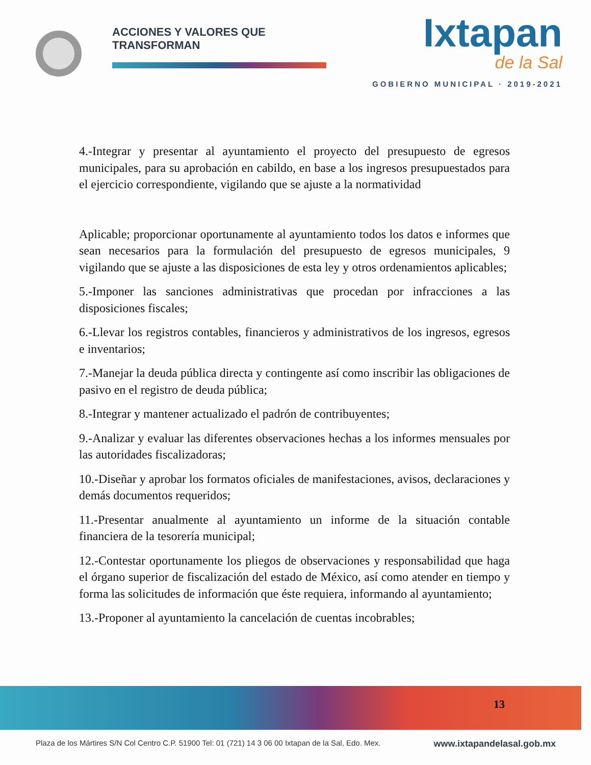ACCIONES Y VALORES QUE TRANSFORMAN
Ixtapan
de la Sal
GOBIERNO MUNICIPAL · 2019-2021
4.-Integrar y presentar al ayuntamiento el proyecto del presupuesto de egresos municipales, para su aprobación en cabildo, en base a los ingresos presupuestados para el ejercicio correspondiente, vigilando que se ajuste a la normatividad
Aplicable; proporcionar oportunamente al ayuntamiento todos los datos e informes que sean necesarios para la formulación del presupuesto de egresos municipales, 9 vigilando que se ajuste a las disposiciones de esta ley y otros ordenamientos aplicables;
5.-Imponer las sanciones administrativas que procedan por infracciones a las disposiciones fiscales;
6.-Llevar los registros contables, financieros y administrativos de los ingresos, egresos e inventarios;
7.-Manejar la deuda pública directa y contingente así como inscribir las obligaciones de pasivo en el registro de deuda pública;
8.-Integrar y mantener actualizado el padrón de contribuyentes;
9.-Analizar y evaluar las diferentes observaciones hechas a los informes mensuales por las autoridades fiscalizadoras;
10.-Diseñar y aprobar los formatos oficiales de manifestaciones, avisos, declaraciones y demás documentos requeridos;
11.-Presentar anualmente al ayuntamiento un informe de la situación contable financiera de la tesorería municipal;
12.-Contestar oportunamente los pliegos de observaciones y responsabilidad que haga el órgano superior de fiscalización del estado de México, así como atender en tiempo y forma las solicitudes de información que éste requiera, informando al ayuntamiento;
13.-Proponer al ayuntamiento la cancelación de cuentas incobrables;
13
Plaza de los Mártires S/N Col Centro C.P. 51900 Tel: 01 (721) 14 3 06 00 Ixtapan de la Sal, Edo. Mex. www.ixtapandelasal.gob.mx